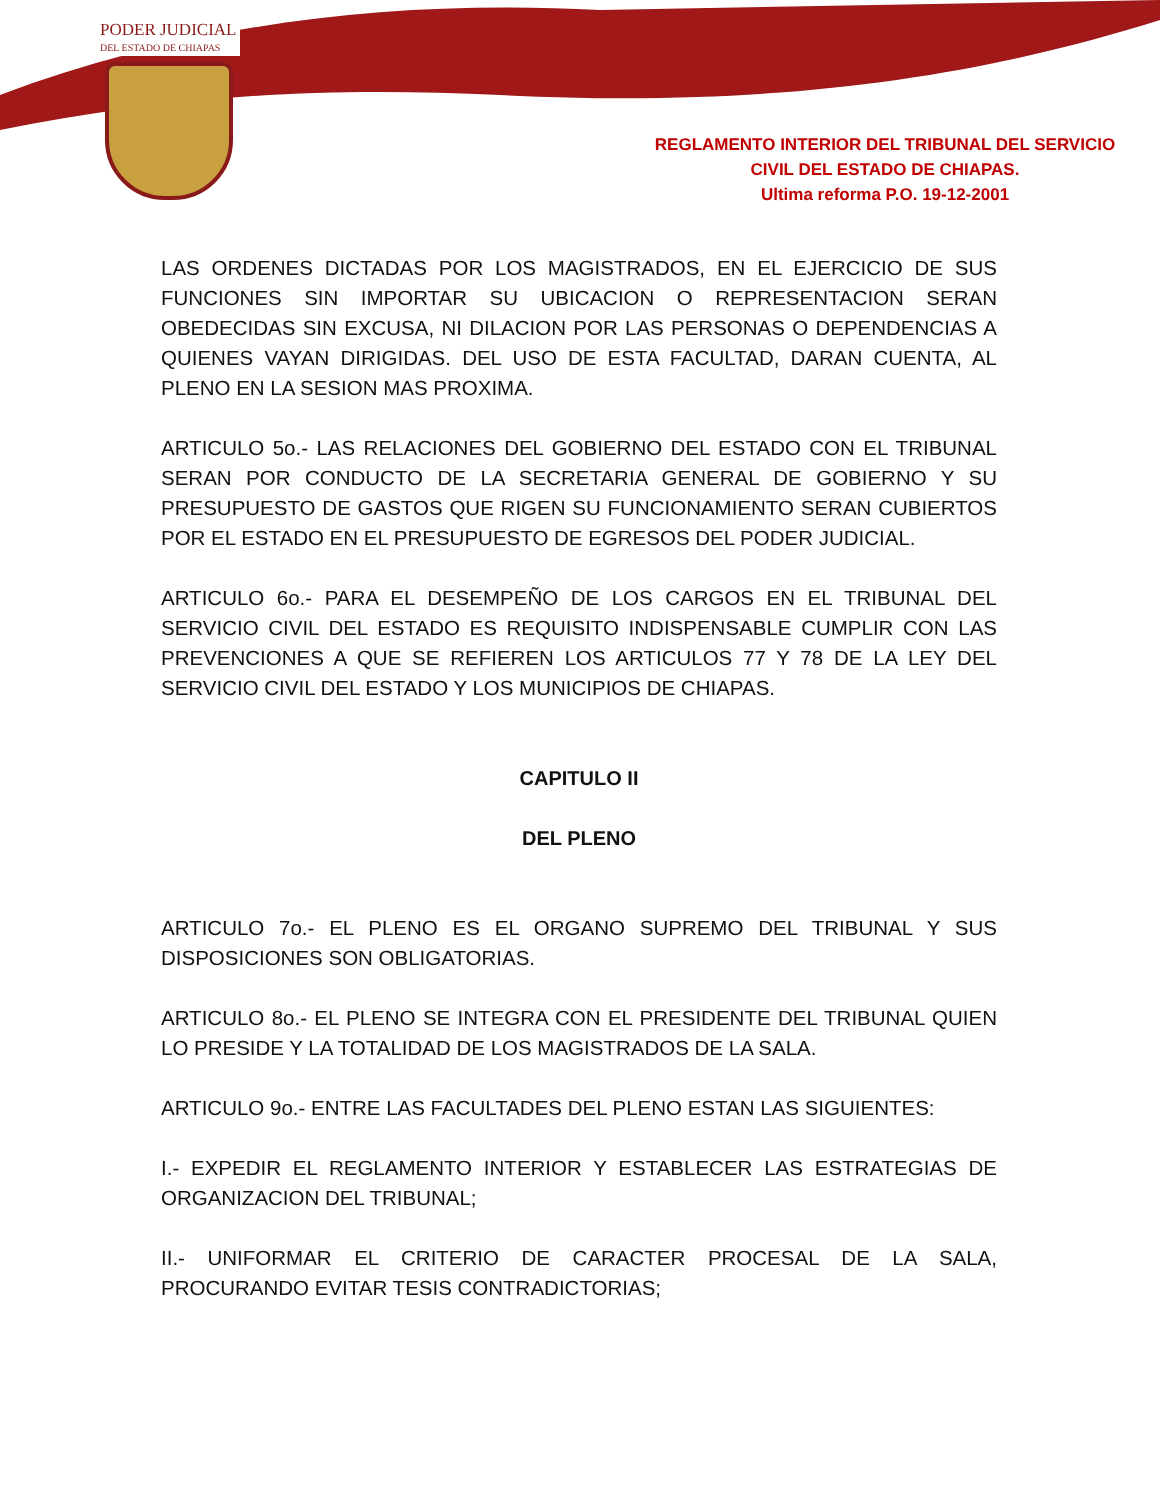PODER JUDICIAL
DEL ESTADO DE CHIAPAS
REGLAMENTO INTERIOR DEL TRIBUNAL DEL SERVICIO
CIVIL DEL ESTADO DE CHIAPAS.
Ultima reforma P.O. 19-12-2001
LAS ORDENES DICTADAS POR LOS MAGISTRADOS, EN EL EJERCICIO DE SUS FUNCIONES SIN IMPORTAR SU UBICACION O REPRESENTACION SERAN OBEDECIDAS SIN EXCUSA, NI DILACION POR LAS PERSONAS O DEPENDENCIAS A QUIENES VAYAN DIRIGIDAS. DEL USO DE ESTA FACULTAD, DARAN CUENTA, AL PLENO EN LA SESION MAS PROXIMA.
ARTICULO 5o.- LAS RELACIONES DEL GOBIERNO DEL ESTADO CON EL TRIBUNAL SERAN POR CONDUCTO DE LA SECRETARIA GENERAL DE GOBIERNO Y SU PRESUPUESTO DE GASTOS QUE RIGEN SU FUNCIONAMIENTO SERAN CUBIERTOS POR EL ESTADO EN EL PRESUPUESTO DE EGRESOS DEL PODER JUDICIAL.
ARTICULO 6o.- PARA EL DESEMPEÑO DE LOS CARGOS EN EL TRIBUNAL DEL SERVICIO CIVIL DEL ESTADO ES REQUISITO INDISPENSABLE CUMPLIR CON LAS PREVENCIONES A QUE SE REFIEREN LOS ARTICULOS 77 Y 78 DE LA LEY DEL SERVICIO CIVIL DEL ESTADO Y LOS MUNICIPIOS DE CHIAPAS.
CAPITULO II
DEL PLENO
ARTICULO 7o.- EL PLENO ES EL ORGANO SUPREMO DEL TRIBUNAL Y SUS DISPOSICIONES SON OBLIGATORIAS.
ARTICULO 8o.- EL PLENO SE INTEGRA CON EL PRESIDENTE DEL TRIBUNAL QUIEN LO PRESIDE Y LA TOTALIDAD DE LOS MAGISTRADOS DE LA SALA.
ARTICULO 9o.- ENTRE LAS FACULTADES DEL PLENO ESTAN LAS SIGUIENTES:
I.- EXPEDIR EL REGLAMENTO INTERIOR Y ESTABLECER LAS ESTRATEGIAS DE ORGANIZACION DEL TRIBUNAL;
II.- UNIFORMAR EL CRITERIO DE CARACTER PROCESAL DE LA SALA, PROCURANDO EVITAR TESIS CONTRADICTORIAS;